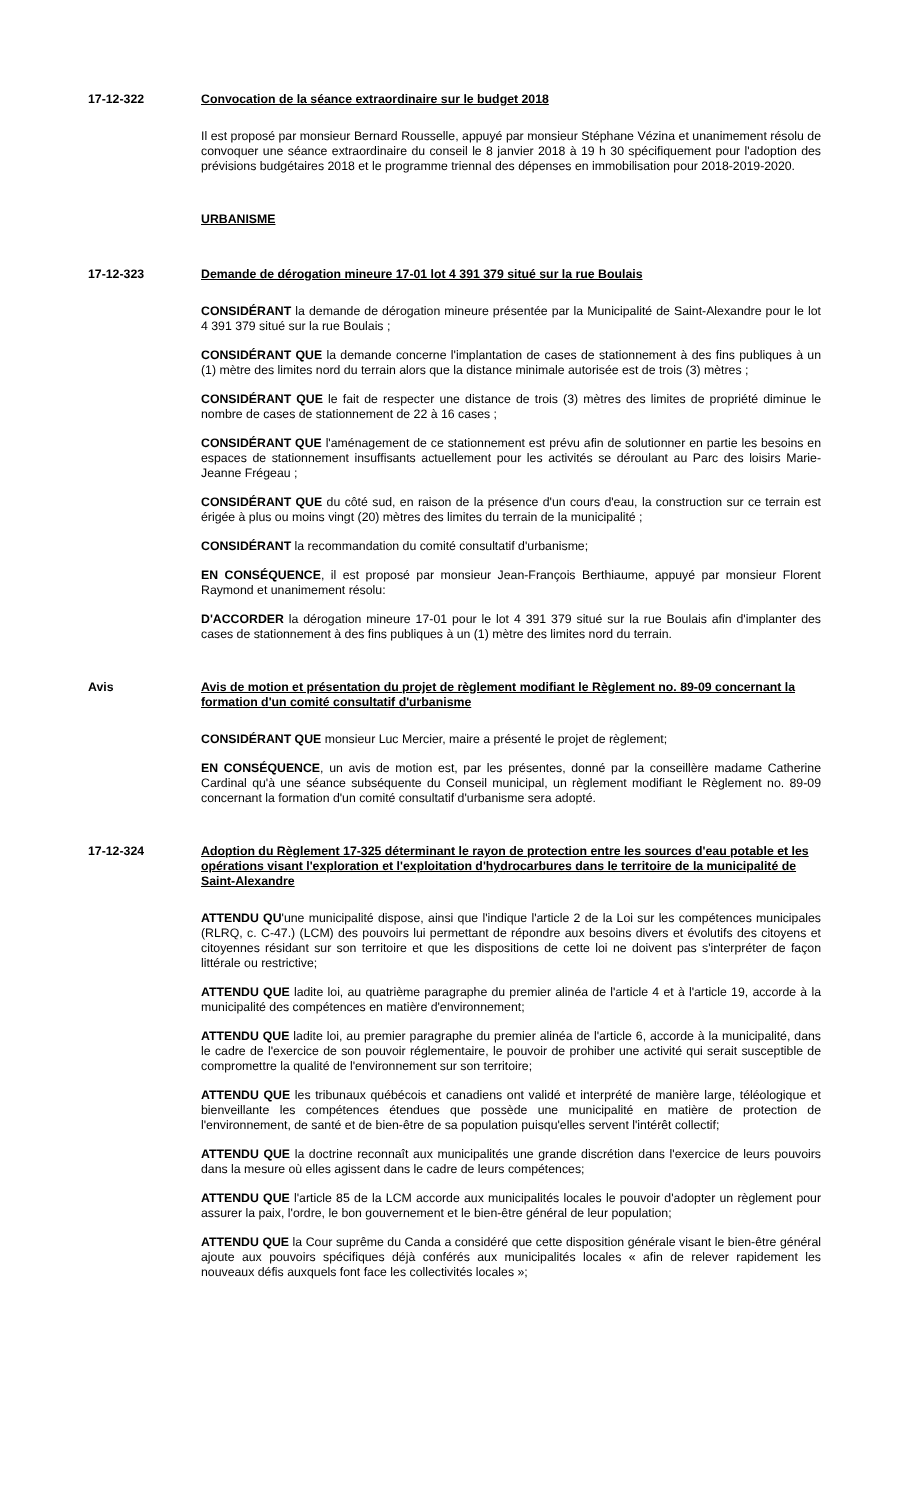17-12-322 Convocation de la séance extraordinaire sur le budget 2018
Il est proposé par monsieur Bernard Rousselle, appuyé par monsieur Stéphane Vézina et unanimement résolu de convoquer une séance extraordinaire du conseil le 8 janvier 2018 à 19 h 30 spécifiquement pour l'adoption des prévisions budgétaires 2018 et le programme triennal des dépenses en immobilisation pour 2018-2019-2020.
URBANISME
17-12-323 Demande de dérogation mineure 17-01 lot 4 391 379 situé sur la rue Boulais
CONSIDÉRANT la demande de dérogation mineure présentée par la Municipalité de Saint-Alexandre pour le lot 4 391 379 situé sur la rue Boulais ;
CONSIDÉRANT QUE la demande concerne l'implantation de cases de stationnement à des fins publiques à un (1) mètre des limites nord du terrain alors que la distance minimale autorisée est de trois (3) mètres ;
CONSIDÉRANT QUE le fait de respecter une distance de trois (3) mètres des limites de propriété diminue le nombre de cases de stationnement de 22 à 16 cases ;
CONSIDÉRANT QUE l'aménagement de ce stationnement est prévu afin de solutionner en partie les besoins en espaces de stationnement insuffisants actuellement pour les activités se déroulant au Parc des loisirs Marie-Jeanne Frégeau ;
CONSIDÉRANT QUE du côté sud, en raison de la présence d'un cours d'eau, la construction sur ce terrain est érigée à plus ou moins vingt (20) mètres des limites du terrain de la municipalité ;
CONSIDÉRANT la recommandation du comité consultatif d'urbanisme;
EN CONSÉQUENCE, il est proposé par monsieur Jean-François Berthiaume, appuyé par monsieur Florent Raymond et unanimement résolu:
D'ACCORDER la dérogation mineure 17-01 pour le lot 4 391 379 situé sur la rue Boulais afin d'implanter des cases de stationnement à des fins publiques à un (1) mètre des limites nord du terrain.
Avis Avis de motion et présentation du projet de règlement modifiant le Règlement no. 89-09 concernant la formation d'un comité consultatif d'urbanisme
CONSIDÉRANT QUE monsieur Luc Mercier, maire a présenté le projet de règlement;
EN CONSÉQUENCE, un avis de motion est, par les présentes, donné par la conseillère madame Catherine Cardinal qu'à une séance subséquente du Conseil municipal, un règlement modifiant le Règlement no. 89-09 concernant la formation d'un comité consultatif d'urbanisme sera adopté.
17-12-324 Adoption du Règlement 17-325 déterminant le rayon de protection entre les sources d'eau potable et les opérations visant l'exploration et l'exploitation d'hydrocarbures dans le territoire de la municipalité de Saint-Alexandre
ATTENDU QU'une municipalité dispose, ainsi que l'indique l'article 2 de la Loi sur les compétences municipales (RLRQ, c. C-47.) (LCM) des pouvoirs lui permettant de répondre aux besoins divers et évolutifs des citoyens et citoyennes résidant sur son territoire et que les dispositions de cette loi ne doivent pas s'interpréter de façon littérale ou restrictive;
ATTENDU QUE ladite loi, au quatrième paragraphe du premier alinéa de l'article 4 et à l'article 19, accorde à la municipalité des compétences en matière d'environnement;
ATTENDU QUE ladite loi, au premier paragraphe du premier alinéa de l'article 6, accorde à la municipalité, dans le cadre de l'exercice de son pouvoir réglementaire, le pouvoir de prohiber une activité qui serait susceptible de compromettre la qualité de l'environnement sur son territoire;
ATTENDU QUE les tribunaux québécois et canadiens ont validé et interprété de manière large, téléologique et bienveillante les compétences étendues que possède une municipalité en matière de protection de l'environnement, de santé et de bien-être de sa population puisqu'elles servent l'intérêt collectif;
ATTENDU QUE la doctrine reconnaît aux municipalités une grande discrétion dans l'exercice de leurs pouvoirs dans la mesure où elles agissent dans le cadre de leurs compétences;
ATTENDU QUE l'article 85 de la LCM accorde aux municipalités locales le pouvoir d'adopter un règlement pour assurer la paix, l'ordre, le bon gouvernement et le bien-être général de leur population;
ATTENDU QUE la Cour suprême du Canda a considéré que cette disposition générale visant le bien-être général ajoute aux pouvoirs spécifiques déjà conférés aux municipalités locales « afin de relever rapidement les nouveaux défis auxquels font face les collectivités locales »;